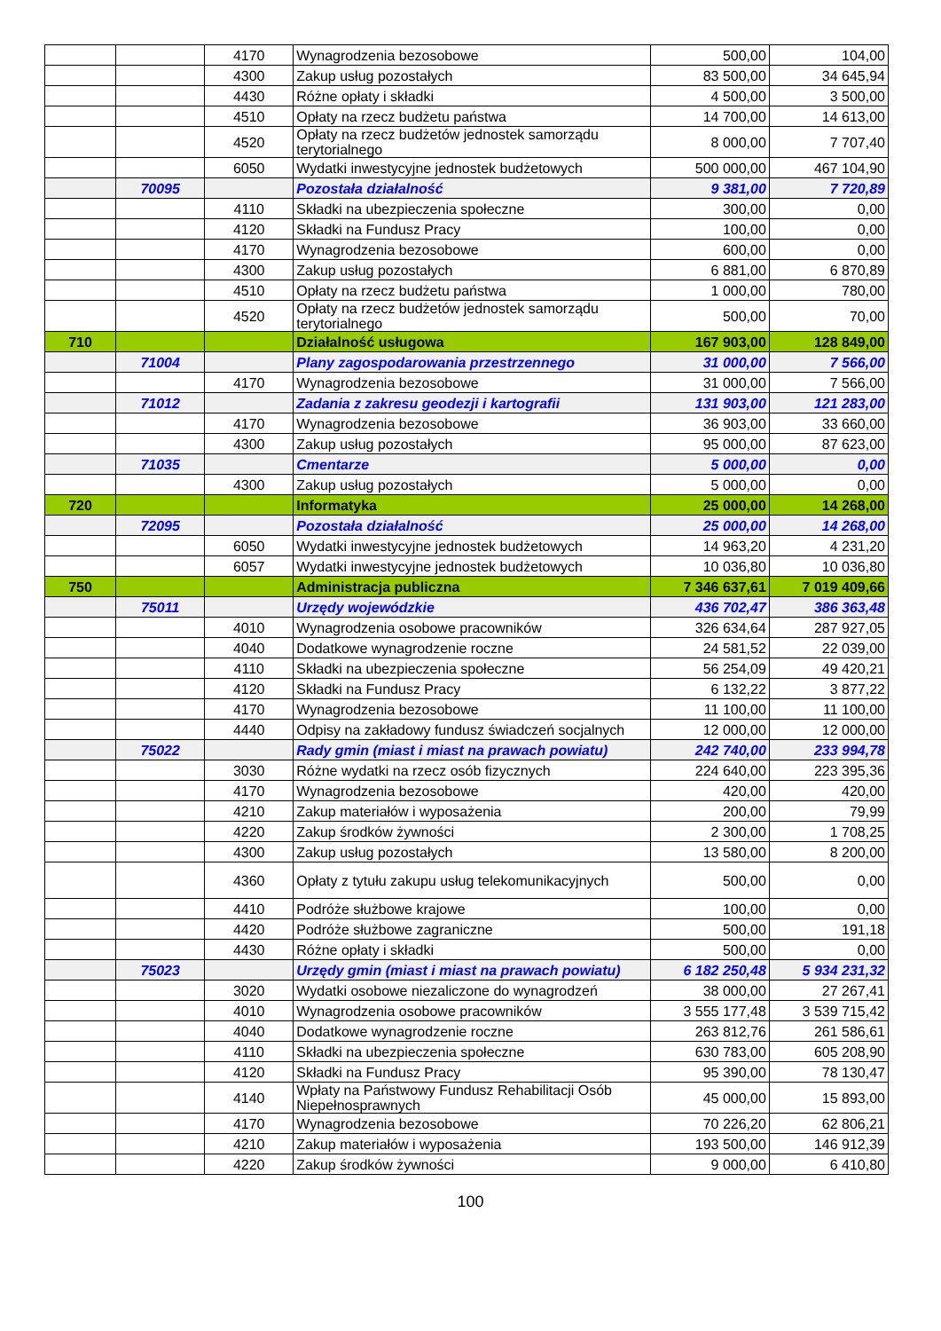| | | 4170 | Wynagrodzenia bezosobowe | 500,00 | 104,00 |
| | | 4300 | Zakup usług pozostałych | 83 500,00 | 34 645,94 |
| | | 4430 | Różne opłaty i składki | 4 500,00 | 3 500,00 |
| | | 4510 | Opłaty na rzecz budżetu państwa | 14 700,00 | 14 613,00 |
| | | 4520 | Opłaty na rzecz budżetów jednostek samorządu terytorialnego | 8 000,00 | 7 707,40 |
| | | 6050 | Wydatki inwestycyjne jednostek budżetowych | 500 000,00 | 467 104,90 |
| | 70095 | | Pozostała działalność | 9 381,00 | 7 720,89 |
| | | 4110 | Składki na ubezpieczenia społeczne | 300,00 | 0,00 |
| | | 4120 | Składki na Fundusz Pracy | 100,00 | 0,00 |
| | | 4170 | Wynagrodzenia bezosobowe | 600,00 | 0,00 |
| | | 4300 | Zakup usług pozostałych | 6 881,00 | 6 870,89 |
| | | 4510 | Opłaty na rzecz budżetu państwa | 1 000,00 | 780,00 |
| | | 4520 | Opłaty na rzecz budżetów jednostek samorządu terytorialnego | 500,00 | 70,00 |
| 710 | | | Działalność usługowa | 167 903,00 | 128 849,00 |
| | 71004 | | Plany zagospodarowania przestrzennego | 31 000,00 | 7 566,00 |
| | | 4170 | Wynagrodzenia bezosobowe | 31 000,00 | 7 566,00 |
| | 71012 | | Zadania z zakresu geodezji i kartografii | 131 903,00 | 121 283,00 |
| | | 4170 | Wynagrodzenia bezosobowe | 36 903,00 | 33 660,00 |
| | | 4300 | Zakup usług pozostałych | 95 000,00 | 87 623,00 |
| | 71035 | | Cmentarze | 5 000,00 | 0,00 |
| | | 4300 | Zakup usług pozostałych | 5 000,00 | 0,00 |
| 720 | | | Informatyka | 25 000,00 | 14 268,00 |
| | 72095 | | Pozostała działalność | 25 000,00 | 14 268,00 |
| | | 6050 | Wydatki inwestycyjne jednostek budżetowych | 14 963,20 | 4 231,20 |
| | | 6057 | Wydatki inwestycyjne jednostek budżetowych | 10 036,80 | 10 036,80 |
| 750 | | | Administracja publiczna | 7 346 637,61 | 7 019 409,66 |
| | 75011 | | Urzędy wojewódzkie | 436 702,47 | 386 363,48 |
| | | 4010 | Wynagrodzenia osobowe pracowników | 326 634,64 | 287 927,05 |
| | | 4040 | Dodatkowe wynagrodzenie roczne | 24 581,52 | 22 039,00 |
| | | 4110 | Składki na ubezpieczenia społeczne | 56 254,09 | 49 420,21 |
| | | 4120 | Składki na Fundusz Pracy | 6 132,22 | 3 877,22 |
| | | 4170 | Wynagrodzenia bezosobowe | 11 100,00 | 11 100,00 |
| | | 4440 | Odpisy na zakładowy fundusz świadczeń socjalnych | 12 000,00 | 12 000,00 |
| | 75022 | | Rady gmin (miast i miast na prawach powiatu) | 242 740,00 | 233 994,78 |
| | | 3030 | Różne wydatki na rzecz osób fizycznych | 224 640,00 | 223 395,36 |
| | | 4170 | Wynagrodzenia bezosobowe | 420,00 | 420,00 |
| | | 4210 | Zakup materiałów i wyposażenia | 200,00 | 79,99 |
| | | 4220 | Zakup środków żywności | 2 300,00 | 1 708,25 |
| | | 4300 | Zakup usług pozostałych | 13 580,00 | 8 200,00 |
| | | 4360 | Opłaty z tytułu zakupu usług telekomunikacyjnych | 500,00 | 0,00 |
| | | 4410 | Podróże służbowe krajowe | 100,00 | 0,00 |
| | | 4420 | Podróże służbowe zagraniczne | 500,00 | 191,18 |
| | | 4430 | Różne opłaty i składki | 500,00 | 0,00 |
| | 75023 | | Urzędy gmin (miast i miast na prawach powiatu) | 6 182 250,48 | 5 934 231,32 |
| | | 3020 | Wydatki osobowe niezaliczone do wynagrodzeń | 38 000,00 | 27 267,41 |
| | | 4010 | Wynagrodzenia osobowe pracowników | 3 555 177,48 | 3 539 715,42 |
| | | 4040 | Dodatkowe wynagrodzenie roczne | 263 812,76 | 261 586,61 |
| | | 4110 | Składki na ubezpieczenia społeczne | 630 783,00 | 605 208,90 |
| | | 4120 | Składki na Fundusz Pracy | 95 390,00 | 78 130,47 |
| | | 4140 | Wpłaty na Państwowy Fundusz Rehabilitacji Osób Niepełnosprawnych | 45 000,00 | 15 893,00 |
| | | 4170 | Wynagrodzenia bezosobowe | 70 226,20 | 62 806,21 |
| | | 4210 | Zakup materiałów i wyposażenia | 193 500,00 | 146 912,39 |
| | | 4220 | Zakup środków żywności | 9 000,00 | 6 410,80 |
100